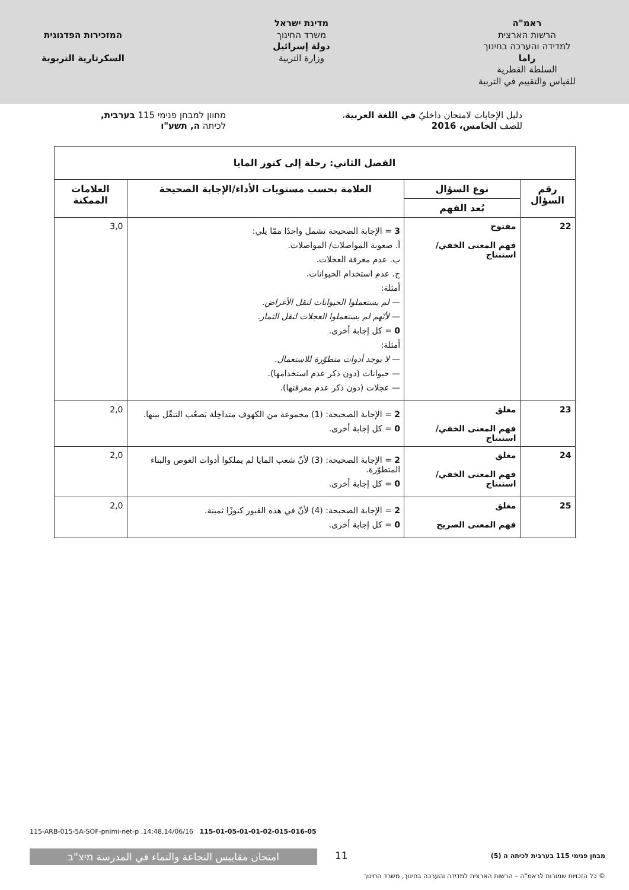ראמ"ה
הרשות הארצית
למדידה והערכה בחינוך
راما
السلطة القطرية
للقياس والتقييم في التربية
מדינת ישראל
משרד החינוך
دولة إسرائيل
وزارة التربية
המזכירות הפדגוגית
السكرتارية التربوية
دليل الإجابات لامتحان داخليّ في اللغة العربية،
للصف الخامس، 2016
מחוון למבחן פנימי 115 בערבית,
לכיתה ה, תשע"ו
| الفصل الثاني: رحلة إلى كنوز المايا | | | |
| --- | --- | --- | --- |
| رقم السؤال | نوع السؤال | العلامة بحسب مستويات الأداء/الإجابة الصحيحة | العلامات الممكنة |
| | بُعد الفهم | | |
| 22 | مفتوح فهم المعنى الخفي/ استنتاج | 3 = الإجابة الصحيحة تشمل واحدًا ممّا يلي: أ. صعوبة المواصلات/ المواصلات. ب. عدم معرفة العجلات. ج. عدم استخدام الحيوانات. أمثلة: — لم يستعملوا الحيوانات لنقل الأغراض. — لأنّهم لم يستعملوا العجلات لنقل الثمار. 0 = كل إجابة أخرى. أمثلة: — لا يوجد أدوات متطوّرة للاستعمال. — حيوانات (دون ذكر عدم استخدامها). — عجلات (دون ذكر عدم معرفتها). | 3,0 |
| 23 | مغلق فهم المعنى الخفي/ استنتاج | 2 = الإجابة الصحيحة: (1) مجموعة من الكهوف متداخِلة يَصعُب التنقّل بينها. 0 = كل إجابة أخرى. | 2,0 |
| 24 | مغلق فهم المعنى الخفي/ استنتاج | 2 = الإجابة الصحيحة: (3) لأنّ شعب المايا لم يملكوا أدوات الغوص والبناء المتطوّرة. 0 = كل إجابة أخرى. | 2,0 |
| 25 | مغلق فهم المعنى الصريح | 2 = الإجابة الصحيحة: (4) لأنّ في هذه القبور كنوزًا ثمينة. 0 = كل إجابة أخرى. | 2,0 |
115-ARB-015-5A-SOF-pnimi-net-p ,14:48,14/06/16 115-01-05-01-01-02-015-016-05
امتحان مقاييس النجاعة والنماء في المدرسة מיצ"ב 11
מבחן פנימי 115 בערבית לכיתה ה (5)
© כל הזכויות שמורות לראמ"ה – הרשות הארצית למדידה והערכה בחינוך, משרד החינוך